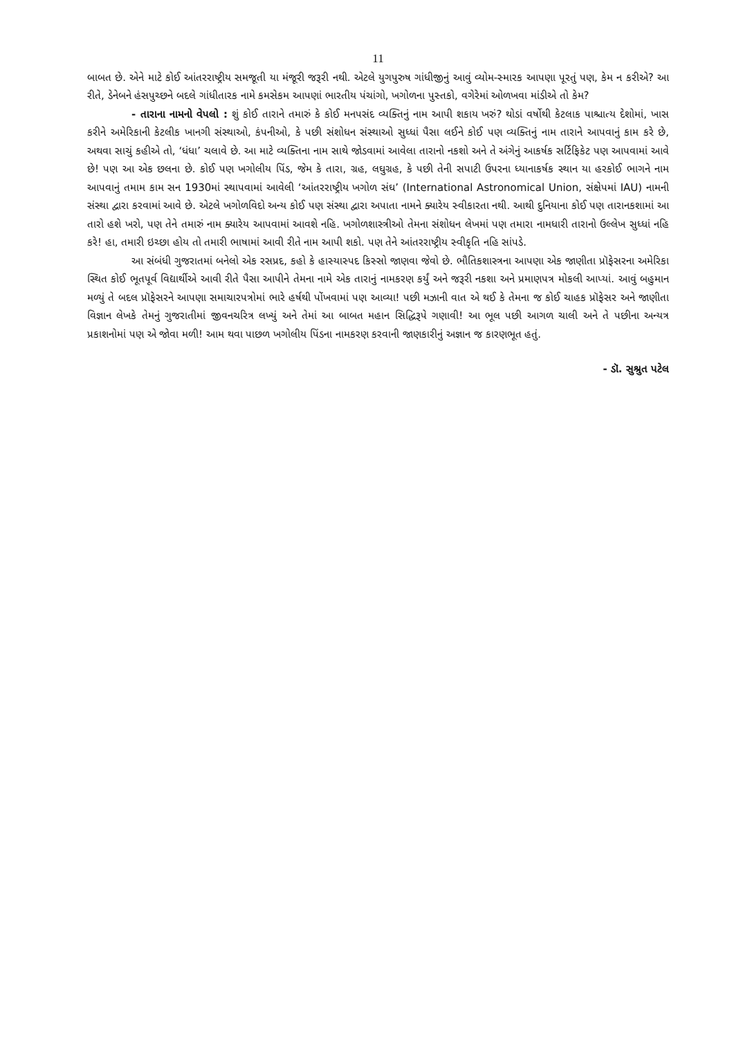11
બાબત છે. એને માટે કોઈ આંતરરાષ્ટ્રીય સમજૂતી યા મંજૂરી જરૂરી નથી. એટલે યુગપુરુષ ગાંધીજીનું આવું વ્યોમ-સ્મારક આપણા પૂરતું પણ, કેમ ન કરીએ? આ રીતે, ડેનેબને હંસપુચ્છને બદલે ગાંધીતારક નામે કમસેકમ આપણાં ભારતીય પંચાંગો, ખગોળના પુસ્તકો, વગેરેમાં ઓળખવા માંડીએ તો કેમ?
- તારાના નામનો વેપલો : શું કોઈ તારાને તમારું કે કોઈ મનપસંદ વ્યક્તિનું નામ આપી શકાય ખરું? થોડાં વર્ષોથી કેટલાક પાશ્ચાત્ય દેશોમાં, ખાસ કરીને અમેરિકાની કેટલીક ખાનગી સંસ્થાઓ, કંપનીઓ, કે પછી સંશોધન સંસ્થાઓ સુધ્ધાં પૈસા લઈને કોઈ પણ વ્યક્તિનું નામ તારાને આપવાનું કામ કરે છે, અથવા સાચું કહીએ તો, ‘ધંધા’ ચલાવે છે. આ માટે વ્યક્તિના નામ સાથે જોડવામાં આવેલા તારાનો નકશો અને તે અંગેનું આકર્ષક સર્ટિફિકેટ પણ આપવામાં આવે છે! પણ આ એક છલના છે. કોઈ પણ ખગોલીય પિંડ, જેમ કે તારા, ગ્રહ, લઘુગ્રહ, કે પછી તેની સપાટી ઉપરના ધ્યાનાકર્ષક સ્થાન યા હરકોઈ ભાગને નામ આપવાનું તમામ કામ સન 1930માં સ્થાપવામાં આવેલી ‘આંતરરાષ્ટ્રીય ખગોળ સંઘ’ (International Astronomical Union, સંક્ષેપમાં IAU) નામની સંસ્થા દ્વારા કરવામાં આવે છે. એટલે ખગોળવિદો અન્ય કોઈ પણ સંસ્થા દ્વારા અપાતા નામને ક્યારેય સ્વીકારતા નથી. આથી દુનિયાના કોઈ પણ તારાનકશામાં આ તારો હશે ખરો, પણ તેને તમારું નામ ક્યારેય આપવામાં આવશે નહિ. ખગોળશાસ્ત્રીઓ તેમના સંશોધન લેખમાં પણ તમારા નામધારી તારાનો ઉલ્લેખ સુધ્ધાં નહિ કરે! હા, તમારી ઇચ્છા હોય તો તમારી ભાષામાં આવી રીતે નામ આપી શકો. પણ તેને આંતરરાષ્ટ્રીય સ્વીકૃતિ નહિ સાંપડે.
આ સંબંધી ગુજરાતમાં બનેલો એક રસપ્રદ, કહો કે હાસ્યાસ્પદ કિસ્સો જાણવા જેવો છે. ભૌતિકશાસ્ત્રના આપણા એક જાણીતા પ્રૉફેસરના અમેરિકા સ્થિત કોઈ ભૂતપૂર્વ વિદ્યાર્થીએ આવી રીતે પૈસા આપીને તેમના નામે એક તારાનું નામકરણ કર્યું અને જરૂરી નકશા અને પ્રમાણપત્ર મોકલી આપ્યાં. આવું બહુમાન મળ્યું તે બદલ પ્રૉફેસરને આપણા સમાચારપત્રોમાં ભારે હર્ષથી પોંખવામાં પણ આવ્યા! પછી મઝાની વાત એ થઈ કે તેમના જ કોઈ ચાહક પ્રૉફેસર અને જાણીતા વિજ્ઞાન લેખકે તેમનું ગુજરાતીમાં જીવનચરિત્ર લખ્યું અને તેમાં આ બાબત મહાન સિદ્ધિરૂપે ગણાવી! આ ભૂલ પછી આગળ ચાલી અને તે પછીના અન્યત્ર પ્રકાશનોમાં પણ એ જોવા મળી! આમ થવા પાછળ ખગોલીય પિંડના નામકરણ કરવાની જાણકારીનું અજ્ઞાન જ કારણભૂત હતું.
- ડૉ. સુશ્રુત પટેલ